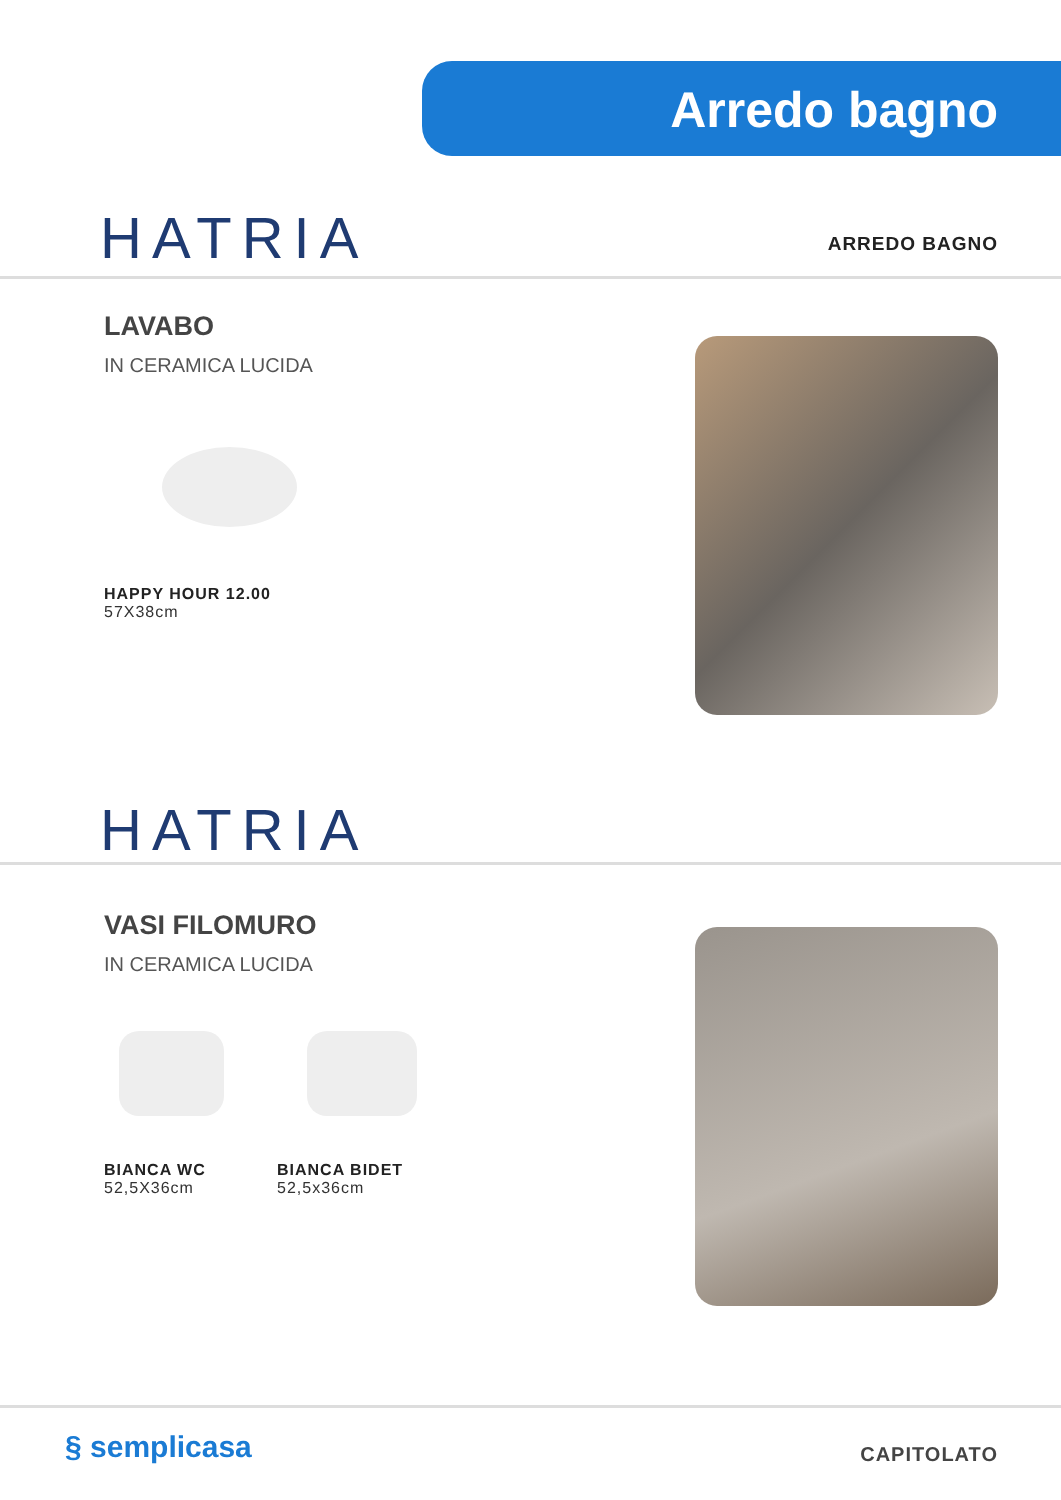Arredo bagno
HATRIA
ARREDO BAGNO
LAVABO
IN CERAMICA LUCIDA
HAPPY HOUR 12.00
57X38cm
HATRIA
VASI FILOMURO
IN CERAMICA LUCIDA
BIANCA WC
52,5X36cm
BIANCA BIDET
52,5x36cm
§ semplicasa CAPITOLATO